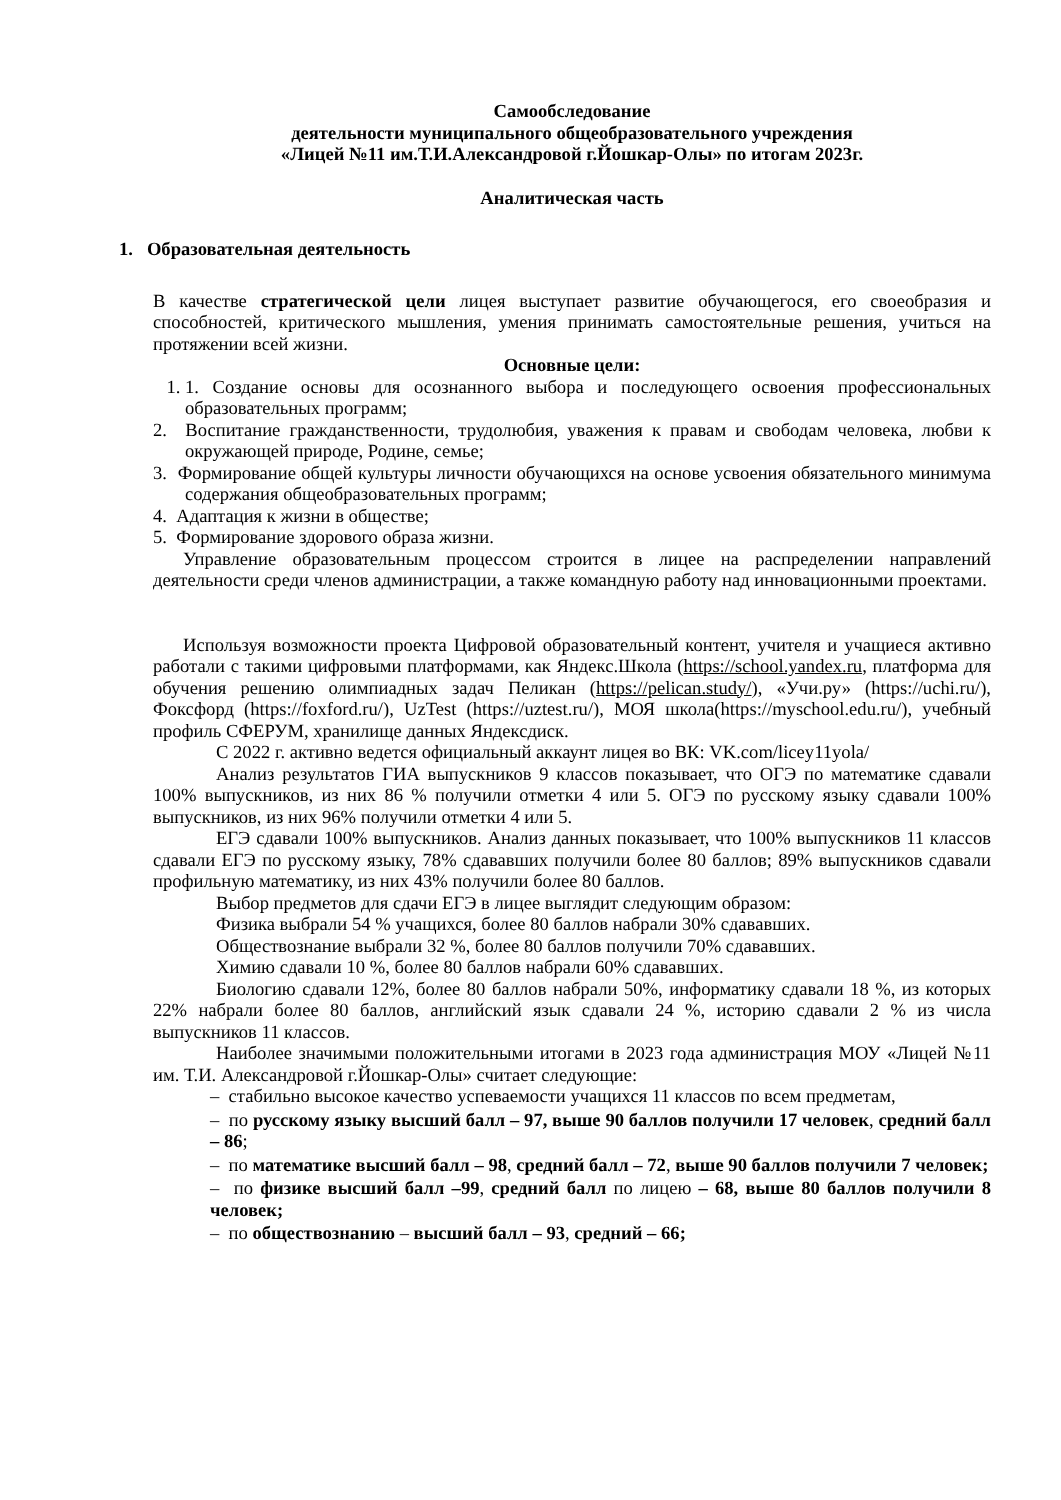Самообследование
деятельности муниципального общеобразовательного учреждения
«Лицей №11 им.Т.И.Александровой г.Йошкар-Олы» по итогам 2023г.
Аналитическая часть
1. Образовательная деятельность
В качестве стратегической цели лицея выступает развитие обучающегося, его своеобразия и способностей, критического мышления, умения принимать самостоятельные решения, учиться на протяжении всей жизни.
Основные цели:
1. 1. Создание основы для осознанного выбора и последующего освоения профессиональных образовательных программ;
2. Воспитание гражданственности, трудолюбия, уважения к правам и свободам человека, любви к окружающей природе, Родине, семье;
3. Формирование общей культуры личности обучающихся на основе усвоения обязательного минимума содержания общеобразовательных программ;
4. Адаптация к жизни в обществе;
5. Формирование здорового образа жизни.
Управление образовательным процессом строится в лицее на распределении направлений деятельности среди членов администрации, а также командную работу над инновационными проектами.
Используя возможности проекта Цифровой образовательный контент, учителя и учащиеся активно работали с такими цифровыми платформами, как Яндекс.Школа (https://school.yandex.ru, платформа для обучения решению олимпиадных задач Пеликан (https://pelican.study/), «Учи.ру» (https://uchi.ru/), Фоксфорд (https://foxford.ru/), UzTest (https://uztest.ru/), МОЯ школа(https://myschool.edu.ru/), учебный профиль СФЕРУМ, хранилище данных Яндексдиск.
С 2022 г. активно ведется официальный аккаунт лицея во ВК: VK.com/licey11yola/
Анализ результатов ГИА выпускников 9 классов показывает, что ОГЭ по математике сдавали 100% выпускников, из них 86 % получили отметки 4 или 5. ОГЭ по русскому языку сдавали 100% выпускников, из них 96% получили отметки 4 или 5.
ЕГЭ сдавали 100% выпускников. Анализ данных показывает, что 100% выпускников 11 классов сдавали ЕГЭ по русскому языку, 78% сдававших получили более 80 баллов; 89% выпускников сдавали профильную математику, из них 43% получили более 80 баллов.
Выбор предметов для сдачи ЕГЭ в лицее выглядит следующим образом:
Физика выбрали 54 % учащихся, более 80 баллов набрали 30% сдававших.
Обществознание выбрали 32 %, более 80 баллов получили 70% сдававших.
Химию сдавали 10 %, более 80 баллов набрали 60% сдававших.
Биологию сдавали 12%, более 80 баллов набрали 50%, информатику сдавали 18 %, из которых 22% набрали более 80 баллов, английский язык сдавали 24 %, историю сдавали 2 % из числа выпускников 11 классов.
Наиболее значимыми положительными итогами в 2023 года администрация МОУ «Лицей №11 им. Т.И. Александровой г.Йошкар-Олы» считает следующие:
– стабильно высокое качество успеваемости учащихся 11 классов по всем предметам,
– по русскому языку высший балл – 97, выше 90 баллов получили 17 человек, средний балл – 86;
– по математике высший балл – 98, средний балл – 72, выше 90 баллов получили 7 человек;
– по физике высший балл –99, средний балл по лицею – 68, выше 80 баллов получили 8 человек;
– по обществознанию – высший балл – 93, средний – 66;